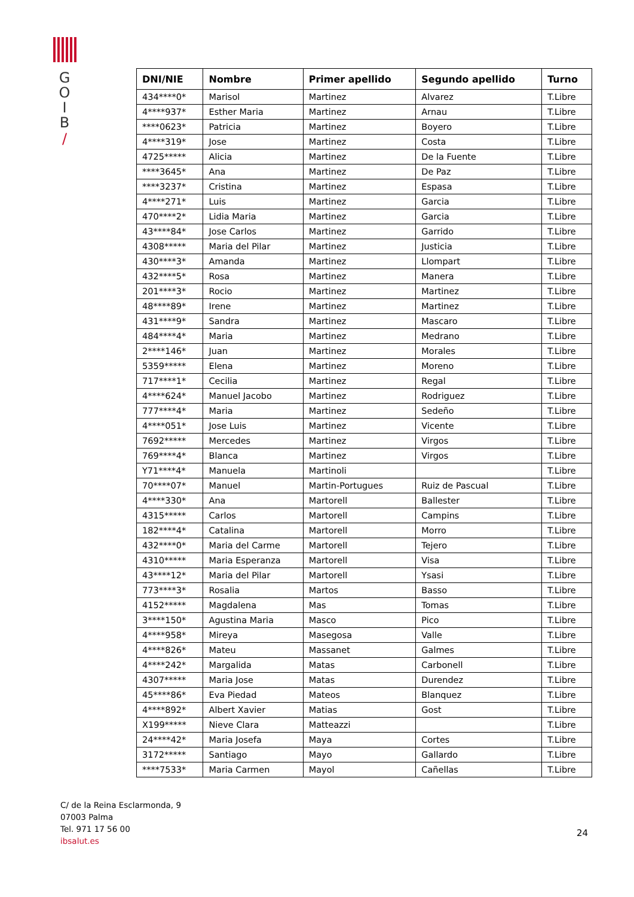G
O
I
B
/
| DNI/NIE | Nombre | Primer apellido | Segundo apellido | Turno |
| --- | --- | --- | --- | --- |
| 434****0* | Marisol | Martinez | Alvarez | T.Libre |
| 4****937* | Esther Maria | Martinez | Arnau | T.Libre |
| ****0623* | Patricia | Martinez | Boyero | T.Libre |
| 4****319* | Jose | Martinez | Costa | T.Libre |
| 4725***** | Alicia | Martinez | De la Fuente | T.Libre |
| ****3645* | Ana | Martinez | De Paz | T.Libre |
| ****3237* | Cristina | Martinez | Espasa | T.Libre |
| 4****271* | Luis | Martinez | Garcia | T.Libre |
| 470****2* | Lidia Maria | Martinez | Garcia | T.Libre |
| 43****84* | Jose Carlos | Martinez | Garrido | T.Libre |
| 4308***** | Maria del Pilar | Martinez | Justicia | T.Libre |
| 430****3* | Amanda | Martinez | Llompart | T.Libre |
| 432****5* | Rosa | Martinez | Manera | T.Libre |
| 201****3* | Rocio | Martinez | Martinez | T.Libre |
| 48****89* | Irene | Martinez | Martinez | T.Libre |
| 431****9* | Sandra | Martinez | Mascaro | T.Libre |
| 484****4* | Maria | Martinez | Medrano | T.Libre |
| 2****146* | Juan | Martinez | Morales | T.Libre |
| 5359***** | Elena | Martinez | Moreno | T.Libre |
| 717****1* | Cecilia | Martinez | Regal | T.Libre |
| 4****624* | Manuel Jacobo | Martinez | Rodriguez | T.Libre |
| 777****4* | Maria | Martinez | Sedeño | T.Libre |
| 4****051* | Jose Luis | Martinez | Vicente | T.Libre |
| 7692***** | Mercedes | Martinez | Virgos | T.Libre |
| 769****4* | Blanca | Martinez | Virgos | T.Libre |
| Y71****4* | Manuela | Martinoli | | T.Libre |
| 70****07* | Manuel | Martin-Portugues | Ruiz de Pascual | T.Libre |
| 4****330* | Ana | Martorell | Ballester | T.Libre |
| 4315***** | Carlos | Martorell | Campins | T.Libre |
| 182****4* | Catalina | Martorell | Morro | T.Libre |
| 432****0* | Maria del Carme | Martorell | Tejero | T.Libre |
| 4310***** | Maria Esperanza | Martorell | Visa | T.Libre |
| 43****12* | Maria del Pilar | Martorell | Ysasi | T.Libre |
| 773****3* | Rosalia | Martos | Basso | T.Libre |
| 4152***** | Magdalena | Mas | Tomas | T.Libre |
| 3****150* | Agustina Maria | Masco | Pico | T.Libre |
| 4****958* | Mireya | Masegosa | Valle | T.Libre |
| 4****826* | Mateu | Massanet | Galmes | T.Libre |
| 4****242* | Margalida | Matas | Carbonell | T.Libre |
| 4307***** | Maria Jose | Matas | Durendez | T.Libre |
| 45****86* | Eva Piedad | Mateos | Blanquez | T.Libre |
| 4****892* | Albert Xavier | Matias | Gost | T.Libre |
| X199***** | Nieve Clara | Matteazzi | | T.Libre |
| 24****42* | Maria Josefa | Maya | Cortes | T.Libre |
| 3172***** | Santiago | Mayo | Gallardo | T.Libre |
| ****7533* | Maria Carmen | Mayol | Cañellas | T.Libre |
C/ de la Reina Esclarmonda, 9
07003 Palma
Tel. 971 17 56 00
ibsalut.es
24